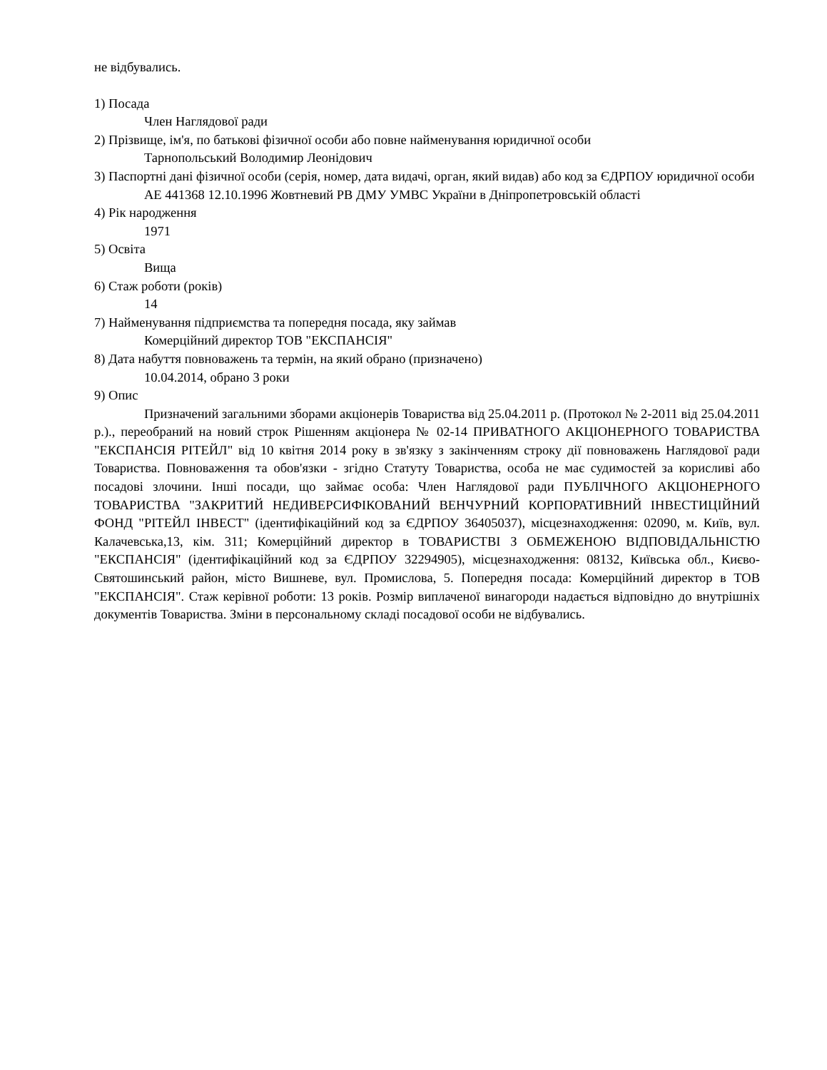не відбувались.
1) Посада
Член Наглядової ради
2) Прізвище, ім'я, по батькові фізичної особи або повне найменування юридичної особи
Тарнопольський Володимир Леонідович
3) Паспортні дані фізичної особи (серія, номер, дата видачі, орган, який видав) або код за ЄДРПОУ юридичної особи
АЕ 441368 12.10.1996 Жовтневий РВ ДМУ УМВС України в Дніпропетровській області
4) Рік народження
1971
5) Освіта
Вища
6) Стаж роботи (років)
14
7) Найменування підприємства та попередня посада, яку займав
Комерційний директор ТОВ "ЕКСПАНСІЯ"
8) Дата набуття повноважень та термін, на який обрано (призначено)
10.04.2014, обрано 3 роки
9) Опис
Призначений загальними зборами акціонерів Товариства від 25.04.2011 р. (Протокол № 2-2011 від 25.04.2011 р.)., переобраний на новий строк Рішенням акціонера № 02-14 ПРИВАТНОГО АКЦІОНЕРНОГО ТОВАРИСТВА "ЕКСПАНСІЯ РІТЕЙЛ" від 10 квітня 2014 року в зв'язку з закінченням строку дії повноважень Наглядової ради Товариства. Повноваження та обов'язки - згідно Статуту Товариства, особа не має судимостей за корисливі або посадові злочини. Інші посади, що займає особа: Член Наглядової ради ПУБЛІЧНОГО АКЦІОНЕРНОГО ТОВАРИСТВА "ЗАКРИТИЙ НЕДИВЕРСИФІКОВАНИЙ ВЕНЧУРНИЙ КОРПОРАТИВНИЙ ІНВЕСТИЦІЙНИЙ ФОНД "РІТЕЙЛ ІНВЕСТ" (ідентифікаційний код за ЄДРПОУ 36405037), місцезнаходження: 02090, м. Київ, вул. Калачевська,13, кім. 311; Комерційний директор в ТОВАРИСТВІ З ОБМЕЖЕНОЮ ВІДПОВІДАЛЬНІСТЮ "ЕКСПАНСІЯ" (ідентифікаційний код за ЄДРПОУ 32294905), місцезнаходження: 08132, Київська обл., Києво-Святошинський район, місто Вишневе, вул. Промислова, 5. Попередня посада: Комерційний директор в ТОВ "ЕКСПАНСІЯ". Стаж керівної роботи: 13 років. Розмір виплаченої винагороди надається відповідно до внутрішніх документів Товариства. Зміни в персональному складі посадової особи не відбувались.